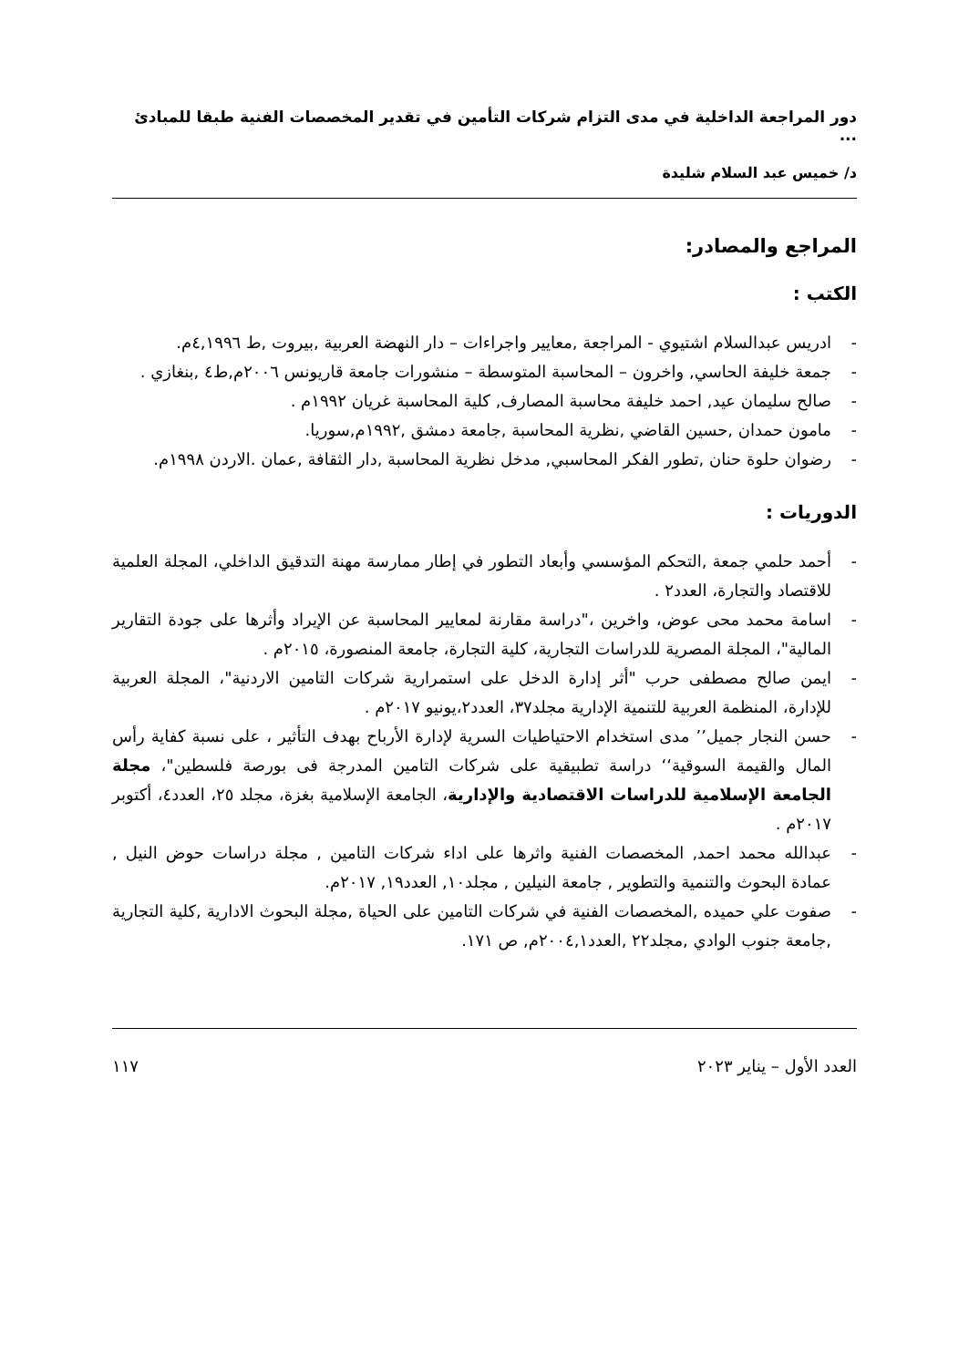دور المراجعة الداخلية في مدى التزام شركات التأمين في تقدير المخصصات الفنية طبقا للمبادئ ...
د/ خميس عبد السلام شليدة
المراجع والمصادر:
الكتب :
- ادريس عبدالسلام اشتيوي - المراجعة ,معايير واجراءات – دار النهضة العربية ,بيروت ,ط ٤,١٩٩٦م.
- جمعة خليفة الحاسي, واخرون – المحاسبة المتوسطة – منشورات جامعة قاريونس ٢٠٠٦م,ط٤ ,بنغازي .
- صالح سليمان عيد, احمد خليفة محاسبة المصارف, كلية المحاسبة غريان ١٩٩٢م .
- مامون حمدان ,حسين القاضي ,نظرية المحاسبة ,جامعة دمشق ,١٩٩٢م,سوريا.
- رضوان حلوة حنان ,تطور الفكر المحاسبي, مدخل نظرية المحاسبة ,دار الثقافة ,عمان .الاردن ١٩٩٨م.
الدوريات :
- أحمد حلمي جمعة ,التحكم المؤسسي وأبعاد التطور في إطار ممارسة مهنة التدقيق الداخلي، المجلة العلمية للاقتصاد والتجارة، العدد٢ .
- اسامة محمد محى عوض، واخرين ،"دراسة مقارنة لمعايير المحاسبة عن الإيراد وأثرها على جودة التقارير المالية"، المجلة المصرية للدراسات التجارية، كلية التجارة، جامعة المنصورة، ٢٠١٥م .
- ايمن صالح مصطفى حرب "أثر إدارة الدخل على استمرارية شركات التامين الاردنية"، المجلة العربية للإدارة، المنظمة العربية للتنمية الإدارية مجلد٣٧، العدد٢،يونيو ٢٠١٧م .
- حسن النجار جميل’’ مدى استخدام الاحتياطيات السرية لإدارة الأرباح بهدف التأثير ، على نسبة كفاية رأس المال والقيمة السوقية‘‘ دراسة تطبيقية على شركات التامين المدرجة فى بورصة فلسطين"، مجلة الجامعة الإسلامية للدراسات الاقتصادية والإدارية، الجامعة الإسلامية بغزة، مجلد ٢٥، العدد٤، أكتوبر ٢٠١٧م .
- عبدالله محمد احمد, المخصصات الفنية واثرها على اداء شركات التامين , مجلة دراسات حوض النيل , عمادة البحوث والتنمية والتطوير , جامعة النيلين , مجلد١٠, العدد١٩, ٢٠١٧م.
- صفوت علي حميده ,المخصصات الفنية في شركات التامين على الحياة ,مجلة البحوث الادارية ,كلية التجارية ,جامعة جنوب الوادي ,مجلد٢٢ ,العدد٢٠٠٤,١م, ص ١٧١.
العدد الأول – يناير ٢٠٢٣ ١١٧